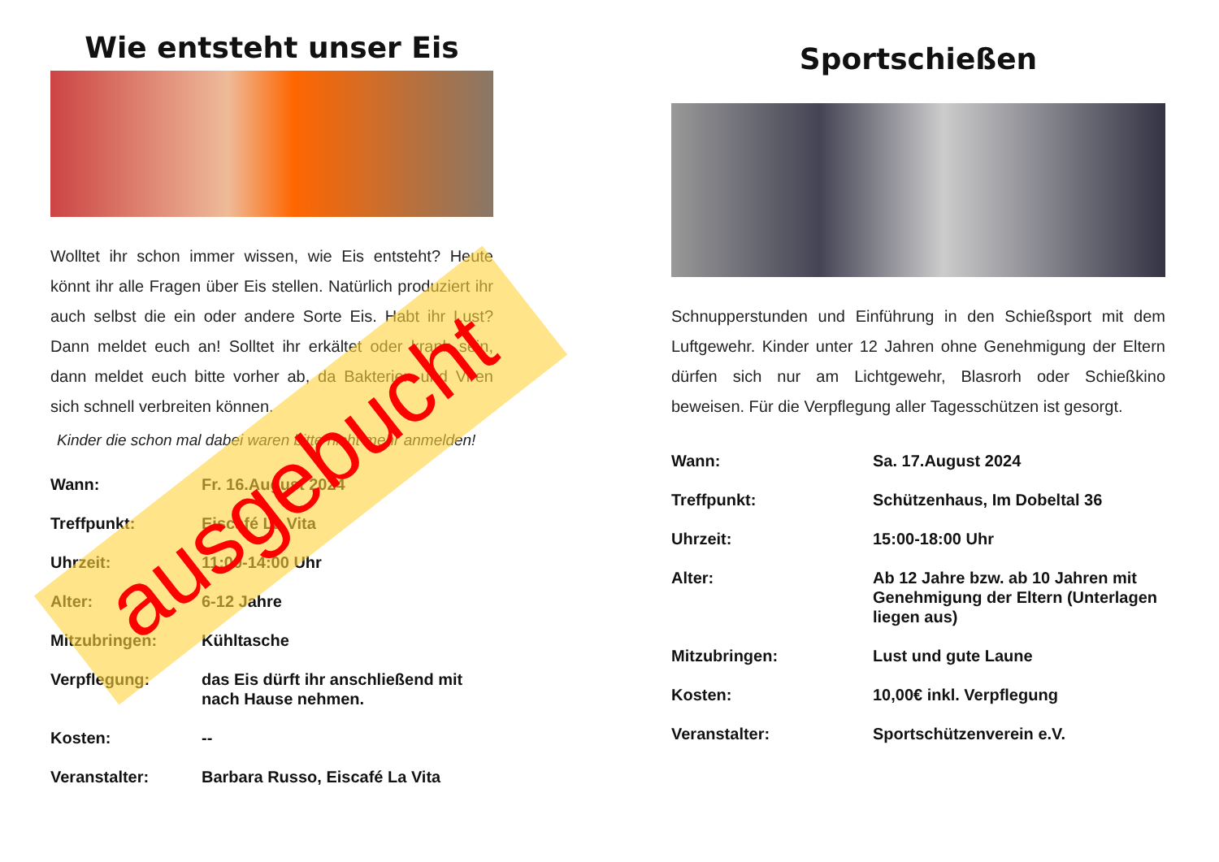Wie entsteht unser Eis
Wolltet ihr schon immer wissen, wie Eis entsteht? Heute könnt ihr alle Fragen über Eis stellen. Natürlich produziert ihr auch selbst die ein oder andere Sorte Eis. Habt ihr Lust? Dann meldet euch an! Solltet ihr erkältet oder krank sein, dann meldet euch bitte vorher ab, da Bakterien und Viren sich schnell verbreiten können.
Kinder die schon mal dabei waren bitte nicht mehr anmelden!
| Wann: | Fr. 16.August 2024 |
| Treffpunkt: | Eiscafé La Vita |
| Uhrzeit: | 11:00-14:00 Uhr |
| Alter: | 6-12 Jahre |
| Mitzubringen: | Kühltasche |
| Verpflegung: | das Eis dürft ihr anschließend mit nach Hause nehmen. |
| Kosten: | -- |
| Veranstalter: | Barbara Russo, Eiscafé La Vita |
ausgebucht
Sportschießen
Schnupperstunden und Einführung in den Schießsport mit dem Luftgewehr. Kinder unter 12 Jahren ohne Genehmigung der Eltern dürfen sich nur am Lichtgewehr, Blasrorh oder Schießkino beweisen. Für die Verpflegung aller Tagesschützen ist gesorgt.
| Wann: | Sa. 17.August 2024 |
| Treffpunkt: | Schützenhaus, Im Dobeltal 36 |
| Uhrzeit: | 15:00-18:00 Uhr |
| Alter: | Ab 12 Jahre bzw. ab 10 Jahren mit Genehmigung der Eltern (Unterlagen liegen aus) |
| Mitzubringen: | Lust und gute Laune |
| Kosten: | 10,00€ inkl. Verpflegung |
| Veranstalter: | Sportschützenverein e.V. |